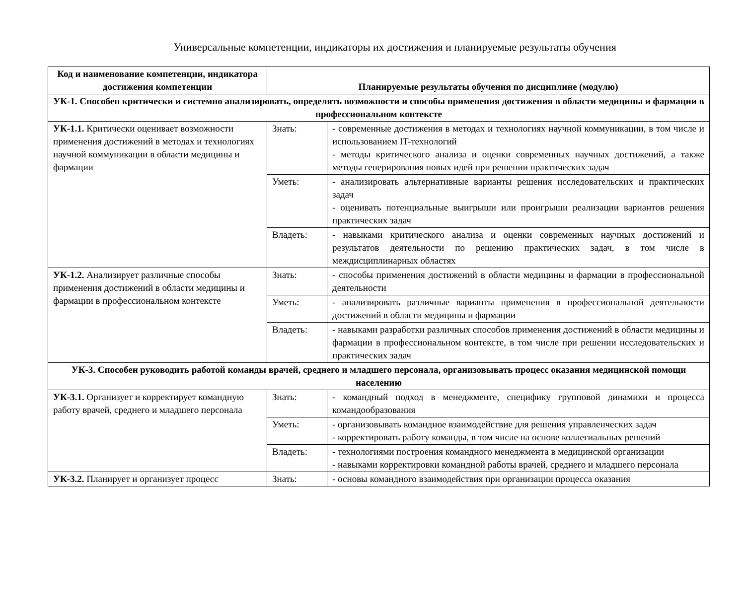Универсальные компетенции, индикаторы их достижения и планируемые результаты обучения
| Код и наименование компетенции, индикатора достижения компетенции | Планируемые результаты обучения по дисциплине (модулю) | |
| --- | --- | --- |
| УК-1. Способен критически и системно анализировать, определять возможности и способы применения достижения в области медицины и фармации в профессиональном контексте | | |
| УК-1.1. Критически оценивает возможности применения достижений в методах и технологиях научной коммуникации в области медицины и фармации | Знать: | - современные достижения в методах и технологиях научной коммуникации, в том числе и использованием IT-технологий - методы критического анализа и оценки современных научных достижений, а также методы генерирования новых идей при решении практических задач |
| | Уметь: | - анализировать альтернативные варианты решения исследовательских и практических задач - оценивать потенциальные выигрыши или проигрыши реализации вариантов решения практических задач |
| | Владеть: | - навыками критического анализа и оценки современных научных достижений и результатов деятельности по решению практических задач, в том числе в междисциплинарных областях |
| УК-1.2. Анализирует различные способы применения достижений в области медицины и фармации в профессиональном контексте | Знать: | - способы применения достижений в области медицины и фармации в профессиональной деятельности |
| | Уметь: | - анализировать различные варианты применения в профессиональной деятельности достижений в области медицины и фармации |
| | Владеть: | - навыками разработки различных способов применения достижений в области медицины и фармации в профессиональном контексте, в том числе при решении исследовательских и практических задач |
| УК-3. Способен руководить работой команды врачей, среднего и младшего персонала, организовывать процесс оказания медицинской помощи населению | | |
| УК-3.1. Организует и корректирует командную работу врачей, среднего и младшего персонала | Знать: | - командный подход в менеджменте, специфику групповой динамики и процесса командообразования |
| | Уметь: | - организовывать командное взаимодействие для решения управленческих задач - корректировать работу команды, в том числе на основе коллегиальных решений |
| | Владеть: | - технологиями построения командного менеджмента в медицинской организации - навыками корректировки командной работы врачей, среднего и младшего персонала |
| УК-3.2. Планирует и организует процесс | Знать: | - основы командного взаимодействия при организации процесса оказания |